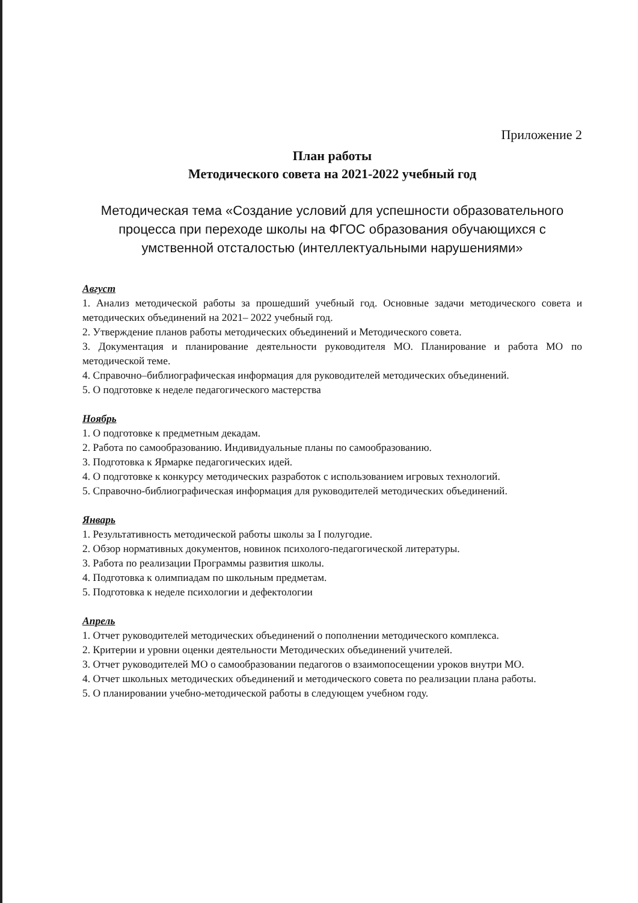Приложение 2
План работы
Методического совета на 2021-2022 учебный год
Методическая тема «Создание условий для успешности образовательного процесса при переходе школы на ФГОС образования обучающихся с умственной отсталостью (интеллектуальными нарушениями»
Август
1. Анализ методической работы за прошедший учебный год. Основные задачи методического совета и методических объединений на 2021– 2022 учебный год.
2. Утверждение планов работы методических объединений и Методического совета.
3. Документация и планирование деятельности руководителя МО. Планирование и работа МО по методической теме.
4. Справочно–библиографическая информация для руководителей методических объединений.
5. О подготовке к неделе педагогического мастерства
Ноябрь
1. О подготовке к предметным декадам.
2. Работа по самообразованию. Индивидуальные планы по самообразованию.
3. Подготовка к Ярмарке педагогических идей.
4. О подготовке к конкурсу методических разработок с использованием игровых технологий.
5. Справочно-библиографическая информация для руководителей методических объединений.
Январь
1. Результативность методической работы школы за I полугодие.
2. Обзор нормативных документов, новинок психолого-педагогической литературы.
3. Работа по реализации Программы развития школы.
4. Подготовка к олимпиадам по школьным предметам.
5. Подготовка к неделе психологии и дефектологии
Апрель
1. Отчет руководителей методических объединений о пополнении методического комплекса.
2. Критерии и уровни оценки деятельности Методических объединений учителей.
3. Отчет руководителей МО о самообразовании педагогов о взаимопосещении уроков внутри МО.
4. Отчет школьных методических объединений и методического совета по реализации плана работы.
5. О планировании учебно-методической работы в следующем учебном году.